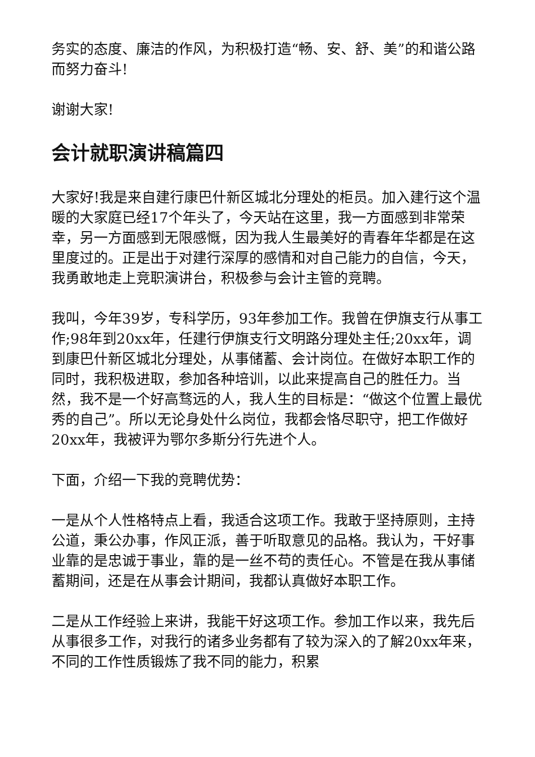务实的态度、廉洁的作风，为积极打造“畅、安、舒、美”的和谐公路而努力奋斗!
谢谢大家!
会计就职演讲稿篇四
大家好!我是来自建行康巴什新区城北分理处的柜员。加入建行这个温暖的大家庭已经17个年头了，今天站在这里，我一方面感到非常荣幸，另一方面感到无限感慨，因为我人生最美好的青春年华都是在这里度过的。正是出于对建行深厚的感情和对自己能力的自信，今天，我勇敢地走上竞职演讲台，积极参与会计主管的竞聘。
我叫，今年39岁，专科学历，93年参加工作。我曾在伊旗支行从事工作;98年到20xx年，任建行伊旗支行文明路分理处主任;20xx年，调到康巴什新区城北分理处，从事储蓄、会计岗位。在做好本职工作的同时，我积极进取，参加各种培训，以此来提高自己的胜任力。当然，我不是一个好高骛远的人，我人生的目标是：“做这个位置上最优秀的自己”。所以无论身处什么岗位，我都会恪尽职守，把工作做好20xx年，我被评为鄂尔多斯分行先进个人。
下面，介绍一下我的竞聘优势：
一是从个人性格特点上看，我适合这项工作。我敢于坚持原则，主持公道，秉公办事，作风正派，善于听取意见的品格。我认为，干好事业靠的是忠诚于事业，靠的是一丝不苟的责任心。不管是在我从事储蓄期间，还是在从事会计期间，我都认真做好本职工作。
二是从工作经验上来讲，我能干好这项工作。参加工作以来，我先后从事很多工作，对我行的诸多业务都有了较为深入的了解20xx年来，不同的工作性质锻炼了我不同的能力，积累